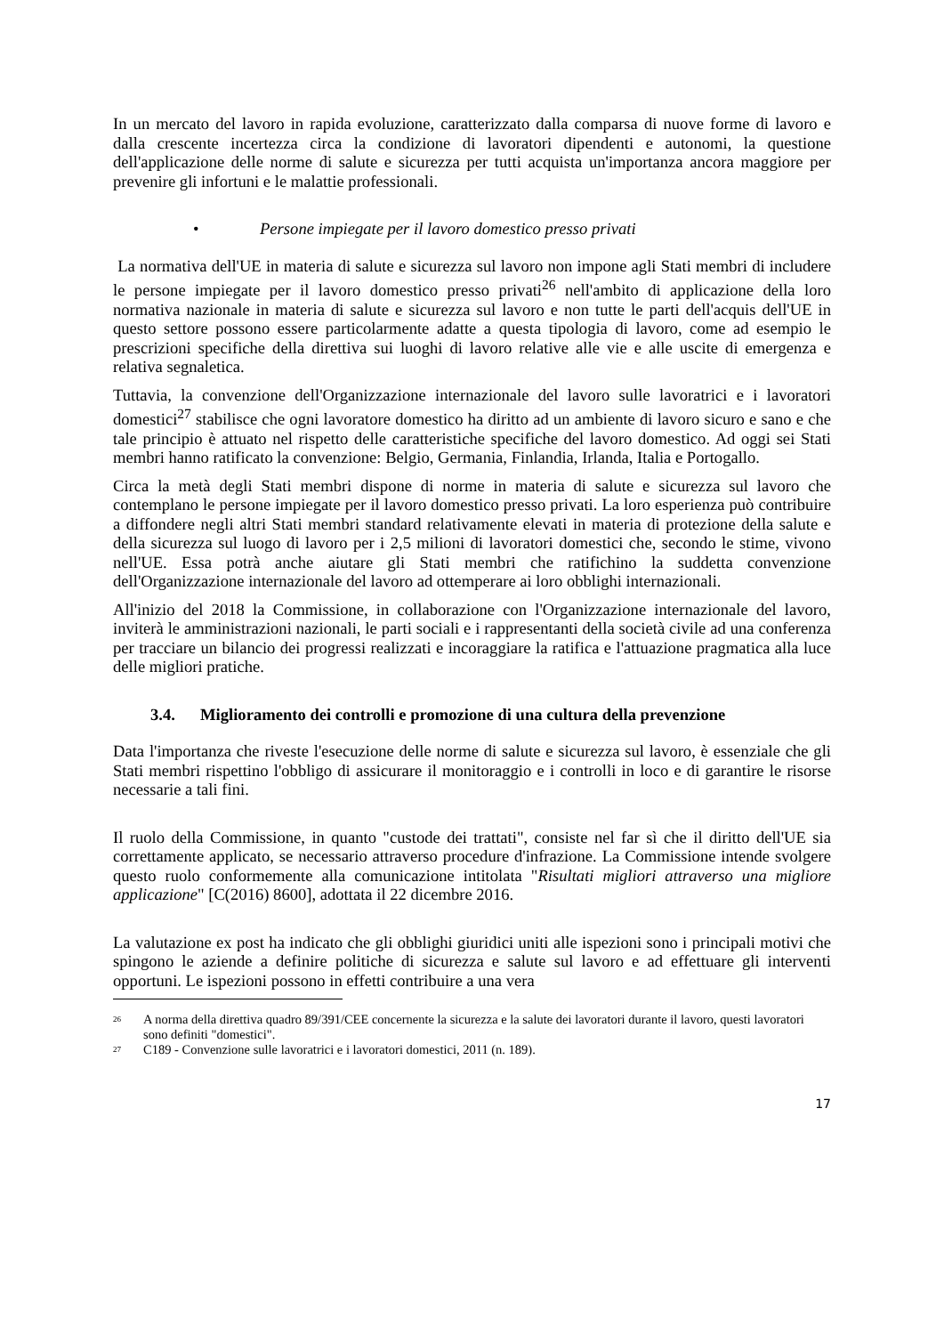In un mercato del lavoro in rapida evoluzione, caratterizzato dalla comparsa di nuove forme di lavoro e dalla crescente incertezza circa la condizione di lavoratori dipendenti e autonomi, la questione dell'applicazione delle norme di salute e sicurezza per tutti acquista un'importanza ancora maggiore per prevenire gli infortuni e le malattie professionali.
• Persone impiegate per il lavoro domestico presso privati
La normativa dell'UE in materia di salute e sicurezza sul lavoro non impone agli Stati membri di includere le persone impiegate per il lavoro domestico presso privati<sup>26</sup> nell'ambito di applicazione della loro normativa nazionale in materia di salute e sicurezza sul lavoro e non tutte le parti dell'acquis dell'UE in questo settore possono essere particolarmente adatte a questa tipologia di lavoro, come ad esempio le prescrizioni specifiche della direttiva sui luoghi di lavoro relative alle vie e alle uscite di emergenza e relativa segnaletica.
Tuttavia, la convenzione dell'Organizzazione internazionale del lavoro sulle lavoratrici e i lavoratori domestici<sup>27</sup> stabilisce che ogni lavoratore domestico ha diritto ad un ambiente di lavoro sicuro e sano e che tale principio è attuato nel rispetto delle caratteristiche specifiche del lavoro domestico. Ad oggi sei Stati membri hanno ratificato la convenzione: Belgio, Germania, Finlandia, Irlanda, Italia e Portogallo.
Circa la metà degli Stati membri dispone di norme in materia di salute e sicurezza sul lavoro che contemplano le persone impiegate per il lavoro domestico presso privati. La loro esperienza può contribuire a diffondere negli altri Stati membri standard relativamente elevati in materia di protezione della salute e della sicurezza sul luogo di lavoro per i 2,5 milioni di lavoratori domestici che, secondo le stime, vivono nell'UE. Essa potrà anche aiutare gli Stati membri che ratifichino la suddetta convenzione dell'Organizzazione internazionale del lavoro ad ottemperare ai loro obblighi internazionali.
All'inizio del 2018 la Commissione, in collaborazione con l'Organizzazione internazionale del lavoro, inviterà le amministrazioni nazionali, le parti sociali e i rappresentanti della società civile ad una conferenza per tracciare un bilancio dei progressi realizzati e incoraggiare la ratifica e l'attuazione pragmatica alla luce delle migliori pratiche.
3.4. Miglioramento dei controlli e promozione di una cultura della prevenzione
Data l'importanza che riveste l'esecuzione delle norme di salute e sicurezza sul lavoro, è essenziale che gli Stati membri rispettino l'obbligo di assicurare il monitoraggio e i controlli in loco e di garantire le risorse necessarie a tali fini.
Il ruolo della Commissione, in quanto "custode dei trattati", consiste nel far sì che il diritto dell'UE sia correttamente applicato, se necessario attraverso procedure d'infrazione. La Commissione intende svolgere questo ruolo conformemente alla comunicazione intitolata "Risultati migliori attraverso una migliore applicazione" [C(2016) 8600], adottata il 22 dicembre 2016.
La valutazione ex post ha indicato che gli obblighi giuridici uniti alle ispezioni sono i principali motivi che spingono le aziende a definire politiche di sicurezza e salute sul lavoro e ad effettuare gli interventi opportuni. Le ispezioni possono in effetti contribuire a una vera
<sup>26</sup> A norma della direttiva quadro 89/391/CEE concernente la sicurezza e la salute dei lavoratori durante il lavoro, questi lavoratori sono definiti "domestici".
<sup>27</sup> C189 - Convenzione sulle lavoratrici e i lavoratori domestici, 2011 (n. 189).
17